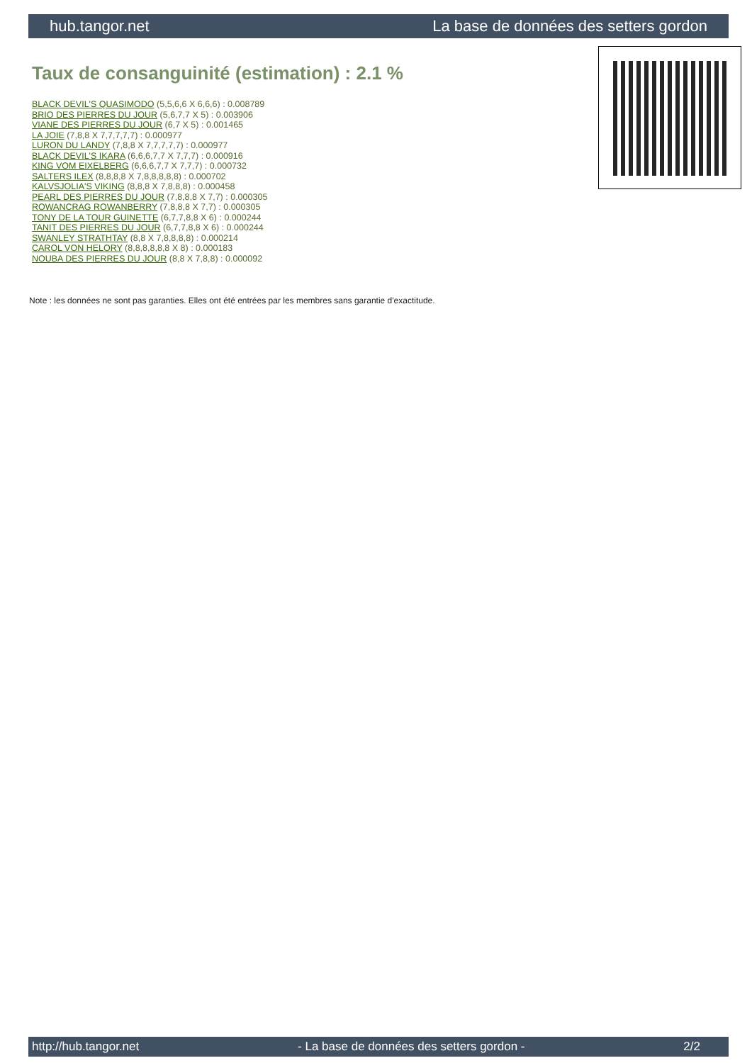hub.tangor.net La base de données des setters gordon
Taux de consanguinité (estimation) : 2.1 %
BLACK DEVIL'S QUASIMODO (5,5,6,6 X 6,6,6) : 0.008789
BRIO DES PIERRES DU JOUR (5,6,7,7 X 5) : 0.003906
VIANE DES PIERRES DU JOUR (6,7 X 5) : 0.001465
LA JOIE (7,8,8 X 7,7,7,7,7) : 0.000977
LURON DU LANDY (7,8,8 X 7,7,7,7,7) : 0.000977
BLACK DEVIL'S IKARA (6,6,6,7,7 X 7,7,7) : 0.000916
KING VOM EIXELBERG (6,6,6,7,7 X 7,7,7) : 0.000732
SALTERS ILEX (8,8,8,8 X 7,8,8,8,8,8) : 0.000702
KALVSJOLIA'S VIKING (8,8,8 X 7,8,8,8) : 0.000458
PEARL DES PIERRES DU JOUR (7,8,8,8 X 7,7) : 0.000305
ROWANCRAG ROWANBERRY (7,8,8,8 X 7,7) : 0.000305
TONY DE LA TOUR GUINETTE (6,7,7,8,8 X 6) : 0.000244
TANIT DES PIERRES DU JOUR (6,7,7,8,8 X 6) : 0.000244
SWANLEY STRATHTAY (8,8 X 7,8,8,8,8) : 0.000214
CAROL VON HELORY (8,8,8,8,8,8 X 8) : 0.000183
NOUBA DES PIERRES DU JOUR (8,8 X 7,8,8) : 0.000092
Note : les données ne sont pas garanties. Elles ont été entrées par les membres sans garantie d'exactitude.
http://hub.tangor.net - La base de données des setters gordon - 2/2